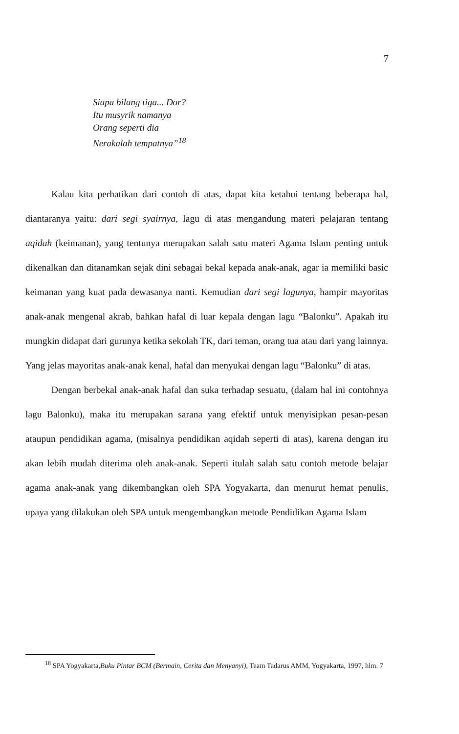7
Siapa bilang tiga... Dor?
Itu musyrik namanya
Orang seperti dia
Nerakalah tempatnya”<sup>18</sup>
Kalau kita perhatikan dari contoh di atas, dapat kita ketahui tentang beberapa hal, diantaranya yaitu: dari segi syairnya, lagu di atas mengandung materi pelajaran tentang aqidah (keimanan), yang tentunya merupakan salah satu materi Agama Islam penting untuk dikenalkan dan ditanamkan sejak dini sebagai bekal kepada anak-anak, agar ia memiliki basic keimanan yang kuat pada dewasanya nanti. Kemudian dari segi lagunya, hampir mayoritas anak-anak mengenal akrab, bahkan hafal di luar kepala dengan lagu “Balonku”. Apakah itu mungkin didapat dari gurunya ketika sekolah TK, dari teman, orang tua atau dari yang lainnya. Yang jelas mayoritas anak-anak kenal, hafal dan menyukai dengan lagu “Balonku” di atas.
Dengan berbekal anak-anak hafal dan suka terhadap sesuatu, (dalam hal ini contohnya lagu Balonku), maka itu merupakan sarana yang efektif untuk menyisipkan pesan-pesan ataupun pendidikan agama, (misalnya pendidikan aqidah seperti di atas), karena dengan itu akan lebih mudah diterima oleh anak-anak. Seperti itulah salah satu contoh metode belajar agama anak-anak yang dikembangkan oleh SPA Yogyakarta, dan menurut hemat penulis, upaya yang dilakukan oleh SPA untuk mengembangkan metode Pendidikan Agama Islam
<sup>18</sup> SPA Yogyakarta,Buku Pintar BCM (Bermain, Cerita dan Menyanyi), Team Tadarus AMM, Yogyakarta, 1997, hlm. 7